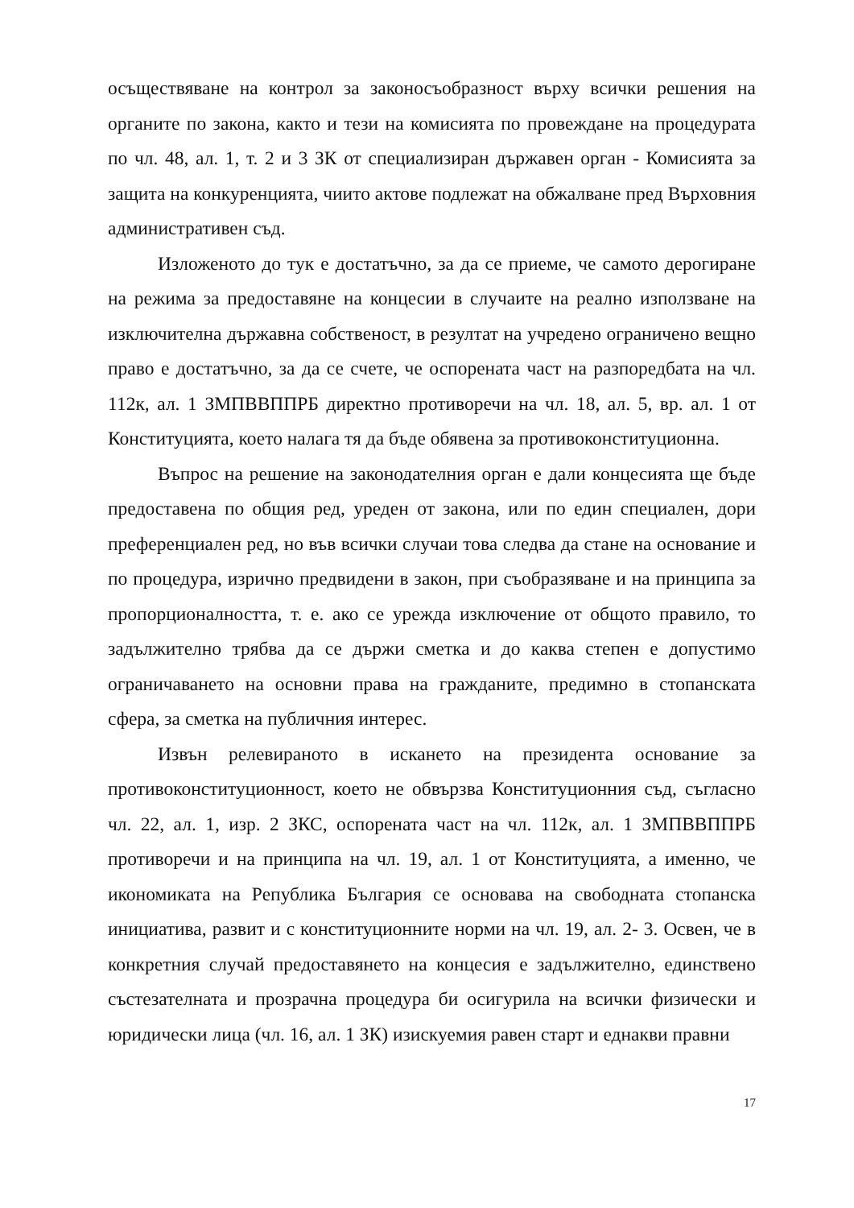осъществяване на контрол за законосъобразност върху всички решения на органите по закона, както и тези на комисията по провеждане на процедурата по чл. 48, ал. 1, т. 2 и 3 ЗК от специализиран държавен орган - Комисията за защита на конкуренцията, чиито актове подлежат на обжалване пред Върховния административен съд.
Изложеното до тук е достатъчно, за да се приеме, че самото дерогиране на режима за предоставяне на концесии в случаите на реално използване на изключителна държавна собственост, в резултат на учредено ограничено вещно право е достатъчно, за да се счете, че оспорената част на разпоредбата на чл. 112к, ал. 1 ЗМПВВППРБ директно противоречи на чл. 18, ал. 5, вр. ал. 1 от Конституцията, което налага тя да бъде обявена за противоконституционна.
Въпрос на решение на законодателния орган е дали концесията ще бъде предоставена по общия ред, уреден от закона, или по един специален, дори преференциален ред, но във всички случаи това следва да стане на основание и по процедура, изрично предвидени в закон, при съобразяване и на принципа за пропорционалността, т. е. ако се урежда изключение от общото правило, то задължително трябва да се държи сметка и до каква степен е допустимо ограничаването на основни права на гражданите, предимно в стопанската сфера, за сметка на публичния интерес.
Извън релевираното в искането на президента основание за противоконституционност, което не обвързва Конституционния съд, съгласно чл. 22, ал. 1, изр. 2 ЗКС, оспорената част на чл. 112к, ал. 1 ЗМПВВППРБ противоречи и на принципа на чл. 19, ал. 1 от Конституцията, а именно, че икономиката на Република България се основава на свободната стопанска инициатива, развит и с конституционните норми на чл. 19, ал. 2- 3. Освен, че в конкретния случай предоставянето на концесия е задължително, единствено състезателната и прозрачна процедура би осигурила на всички физически и юридически лица (чл. 16, ал. 1 ЗК) изискуемия равен старт и еднакви правни
17